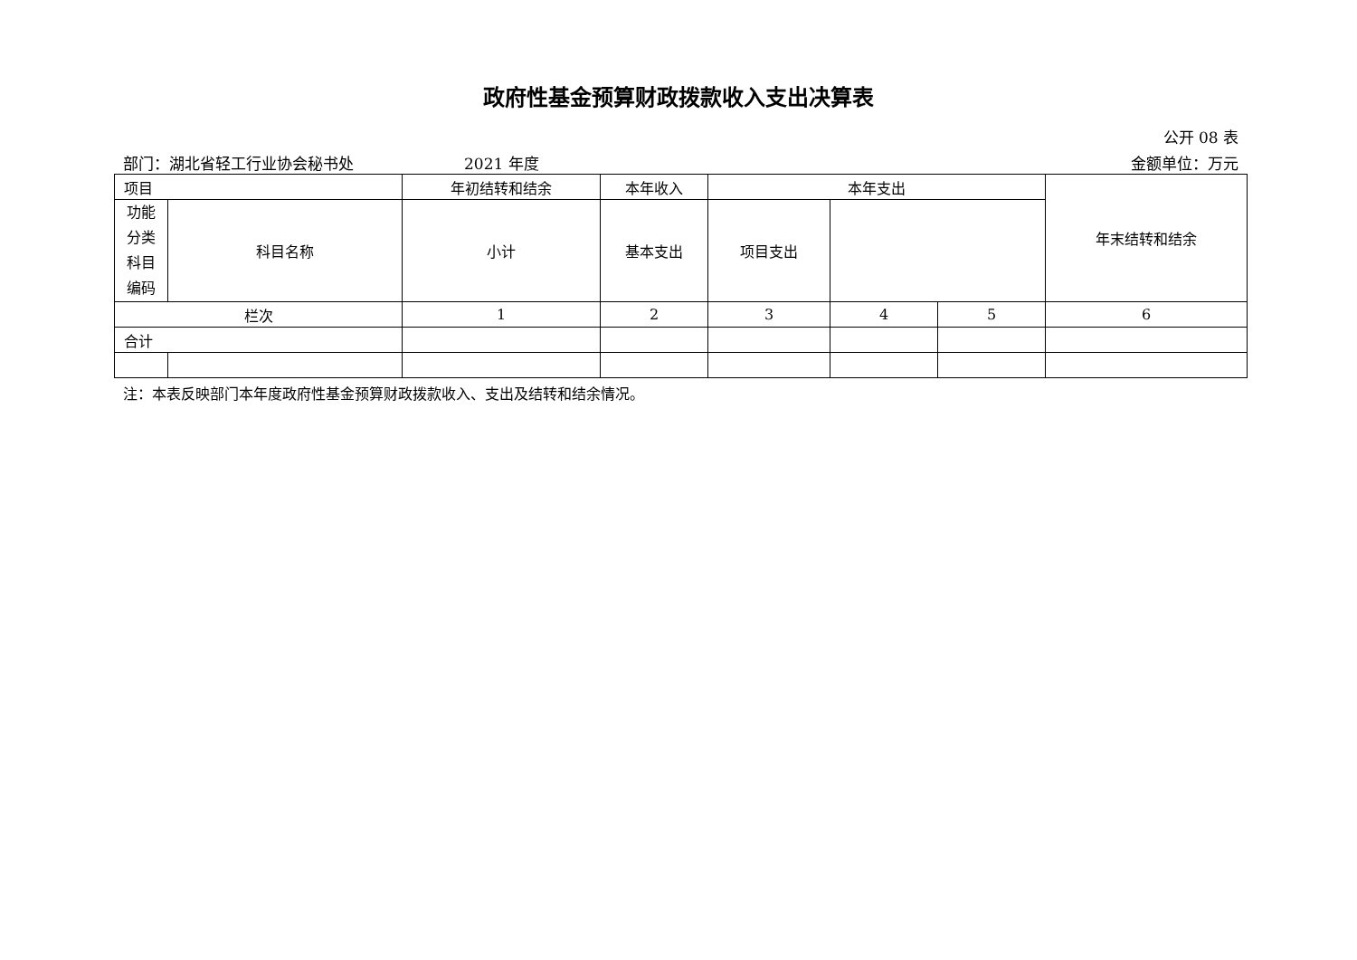政府性基金预算财政拨款收入支出决算表
公开 08 表
部门：湖北省轻工行业协会秘书处 2021 年度 金额单位：万元
| 项目 | | 年初结转和结余 | 本年收入 | 本年支出 | | | 年末结转和结余 |
| --- | --- | --- | --- | --- | --- | --- | --- |
| 功能 分类 科目 编码 | 科目名称 | | | | | | |
| | | | | 小计 | 基本支出 | 项目支出 | |
| 栏次 | | 1 | 2 | 3 | 4 | 5 | 6 |
| 合计 | | | | | | | |
注：本表反映部门本年度政府性基金预算财政拨款收入、支出及结转和结余情况。